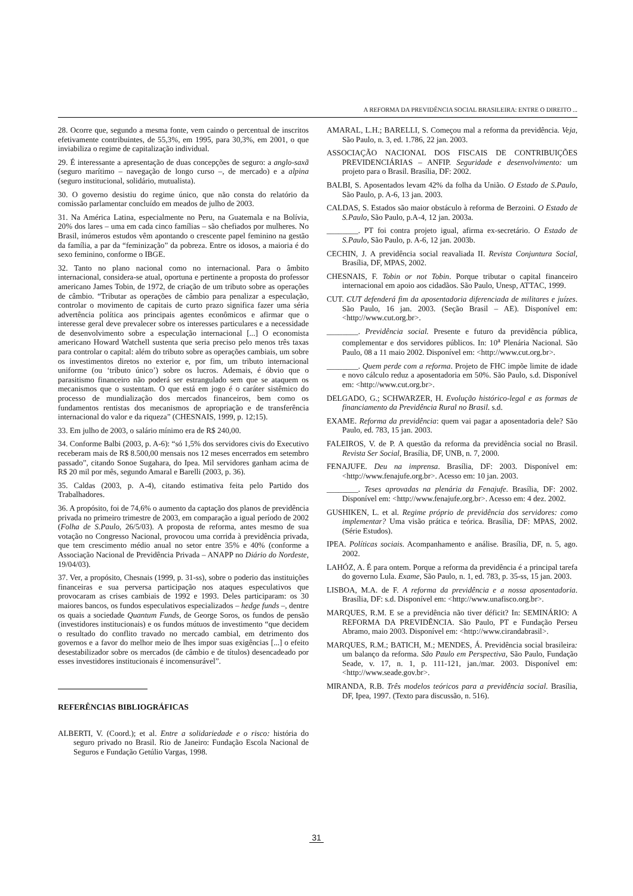A REFORMA DA PREVIDÊNCIA SOCIAL BRASILEIRA: ENTRE O DIREITO ...
28. Ocorre que, segundo a mesma fonte, vem caindo o percentual de inscritos efetivamente contribuintes, de 55,3%, em 1995, para 30,3%, em 2001, o que inviabiliza o regime de capitalização individual.
29. É interessante a apresentação de duas concepções de seguro: a anglo-saxã (seguro marítimo – navegação de longo curso –, de mercado) e a alpina (seguro institucional, solidário, mutualista).
30. O governo desistiu do regime único, que não consta do relatório da comissão parlamentar concluído em meados de julho de 2003.
31. Na América Latina, especialmente no Peru, na Guatemala e na Bolívia, 20% dos lares – uma em cada cinco famílias – são chefiados por mulheres. No Brasil, inúmeros estudos vêm apontando o crescente papel feminino na gestão da família, a par da “feminização” da pobreza. Entre os idosos, a maioria é do sexo feminino, conforme o IBGE.
32. Tanto no plano nacional como no internacional. Para o âmbito internacional, considera-se atual, oportuna e pertinente a proposta do professor americano James Tobin, de 1972, de criação de um tributo sobre as operações de câmbio. “Tributar as operações de câmbio para penalizar a especulação, controlar o movimento de capitais de curto prazo significa fazer uma séria advertência política aos principais agentes econômicos e afirmar que o interesse geral deve prevalecer sobre os interesses particulares e a necessidade de desenvolvimento sobre a especulação internacional [...] O economista americano Howard Watchell sustenta que seria preciso pelo menos três taxas para controlar o capital: além do tributo sobre as operações cambiais, um sobre os investimentos diretos no exterior e, por fim, um tributo internacional uniforme (ou ‘tributo único’) sobre os lucros. Ademais, é óbvio que o parasitismo financeiro não poderá ser estrangulado sem que se ataquem os mecanismos que o sustentam. O que está em jogo é o caráter sistêmico do processo de mundialização dos mercados financeiros, bem como os fundamentos rentistas dos mecanismos de apropriação e de transferência internacional do valor e da riqueza” (CHESNAIS, 1999, p. 12;15).
33. Em julho de 2003, o salário mínimo era de R$ 240,00.
34. Conforme Balbi (2003, p. A-6): “só 1,5% dos servidores civis do Executivo receberam mais de R$ 8.500,00 mensais nos 12 meses encerrados em setembro passado”, citando Sonoe Sugahara, do Ipea. Mil servidores ganham acima de R$ 20 mil por mês, segundo Amaral e Barelli (2003, p. 36).
35. Caldas (2003, p. A-4), citando estimativa feita pelo Partido dos Trabalhadores.
36. A propósito, foi de 74,6% o aumento da captação dos planos de previdência privada no primeiro trimestre de 2003, em comparação a igual período de 2002 (Folha de S.Paulo, 26/5/03). A proposta de reforma, antes mesmo de sua votação no Congresso Nacional, provocou uma corrida à previdência privada, que tem crescimento médio anual no setor entre 35% e 40% (conforme a Associação Nacional de Previdência Privada – ANAPP no Diário do Nordeste, 19/04/03).
37. Ver, a propósito, Chesnais (1999, p. 31-ss), sobre o poderio das instituições financeiras e sua perversa participação nos ataques especulativos que provocaram as crises cambiais de 1992 e 1993. Deles participaram: os 30 maiores bancos, os fundos especulativos especializados – hedge funds –, dentre os quais a sociedade Quantum Funds, de George Soros, os fundos de pensão (investidores institucionais) e os fundos mútuos de investimento “que decidem o resultado do conflito travado no mercado cambial, em detrimento dos governos e a favor do melhor meio de lhes impor suas exigências [...] o efeito desestabilizador sobre os mercados (de câmbio e de títulos) desencadeado por esses investidores institucionais é incomensurável”.
REFERÊNCIAS BIBLIOGRÁFICAS
ALBERTI, V. (Coord.); et al. Entre a solidariedade e o risco: história do seguro privado no Brasil. Rio de Janeiro: Fundação Escola Nacional de Seguros e Fundação Getúlio Vargas, 1998.
AMARAL, L.H.; BARELLI, S. Começou mal a reforma da previdência. Veja, São Paulo, n. 3, ed. 1.786, 22 jan. 2003.
ASSOCIAÇÃO NACIONAL DOS FISCAIS DE CONTRIBUIÇÕES PREVIDENCIÁRIAS – ANFIP. Seguridade e desenvolvimento: um projeto para o Brasil. Brasília, DF: 2002.
BALBI, S. Aposentados levam 42% da folha da União. O Estado de S.Paulo, São Paulo, p. A-6, 13 jan. 2003.
CALDAS, S. Estados são maior obstáculo à reforma de Berzoini. O Estado de S.Paulo, São Paulo, p.A-4, 12 jan. 2003a.
________. PT foi contra projeto igual, afirma ex-secretário. O Estado de S.Paulo, São Paulo, p. A-6, 12 jan. 2003b.
CECHIN, J. A previdência social reavaliada II. Revista Conjuntura Social, Brasília, DF, MPAS, 2002.
CHESNAIS, F. Tobin or not Tobin. Porque tributar o capital financeiro internacional em apoio aos cidadãos. São Paulo, Unesp, ATTAC, 1999.
CUT. CUT defenderá fim da aposentadoria diferenciada de militares e juízes. São Paulo, 16 jan. 2003. (Seção Brasil – AE). Disponível em: <http://www.cut.org.br>.
________. Previdência social. Presente e futuro da previdência pública, complementar e dos servidores públicos. In: 10<sup>a</sup> Plenária Nacional. São Paulo, 08 a 11 maio 2002. Disponível em: <http://www.cut.org.br>.
________. Quem perde com a reforma. Projeto de FHC impõe limite de idade e novo cálculo reduz a aposentadoria em 50%. São Paulo, s.d. Disponível em: <http://www.cut.org.br>.
DELGADO, G.; SCHWARZER, H. Evolução histórico-legal e as formas de financiamento da Previdência Rural no Brasil. s.d.
EXAME. Reforma da previdência: quem vai pagar a aposentadoria dele? São Paulo, ed. 783, 15 jan. 2003.
FALEIROS, V. de P. A questão da reforma da previdência social no Brasil. Revista Ser Social, Brasília, DF, UNB, n. 7, 2000.
FENAJUFE. Deu na imprensa. Brasília, DF: 2003. Disponível em: <http://www.fenajufe.org.br>. Acesso em: 10 jan. 2003.
________. Teses aprovadas na plenária da Fenajufe. Brasília, DF: 2002. Disponível em: <http://www.fenajufe.org.br>. Acesso em: 4 dez. 2002.
GUSHIKEN, L. et al. Regime próprio de previdência dos servidores: como implementar? Uma visão prática e teórica. Brasília, DF: MPAS, 2002. (Série Estudos).
IPEA. Políticas sociais. Acompanhamento e análise. Brasília, DF, n. 5, ago. 2002.
LAHÓZ, A. É para ontem. Porque a reforma da previdência é a principal tarefa do governo Lula. Exame, São Paulo, n. 1, ed. 783, p. 35-ss, 15 jan. 2003.
LISBOA, M.A. de F. A reforma da previdência e a nossa aposentadoria. Brasília, DF: s.d. Disponível em: <http://www.unafisco.org.br>.
MARQUES, R.M. E se a previdência não tiver déficit? In: SEMINÁRIO: A REFORMA DA PREVIDÊNCIA. São Paulo, PT e Fundação Perseu Abramo, maio 2003. Disponível em: <http://www.cirandabrasil>.
MARQUES, R.M.; BATICH, M.; MENDES, Á. Previdência social brasileira: um balanço da reforma. São Paulo em Perspectiva, São Paulo, Fundação Seade, v. 17, n. 1, p. 111-121, jan./mar. 2003. Disponível em: <http://www.seade.gov.br>.
MIRANDA, R.B. Três modelos teóricos para a previdência social. Brasília, DF, Ipea, 1997. (Texto para discussão, n. 516).
31